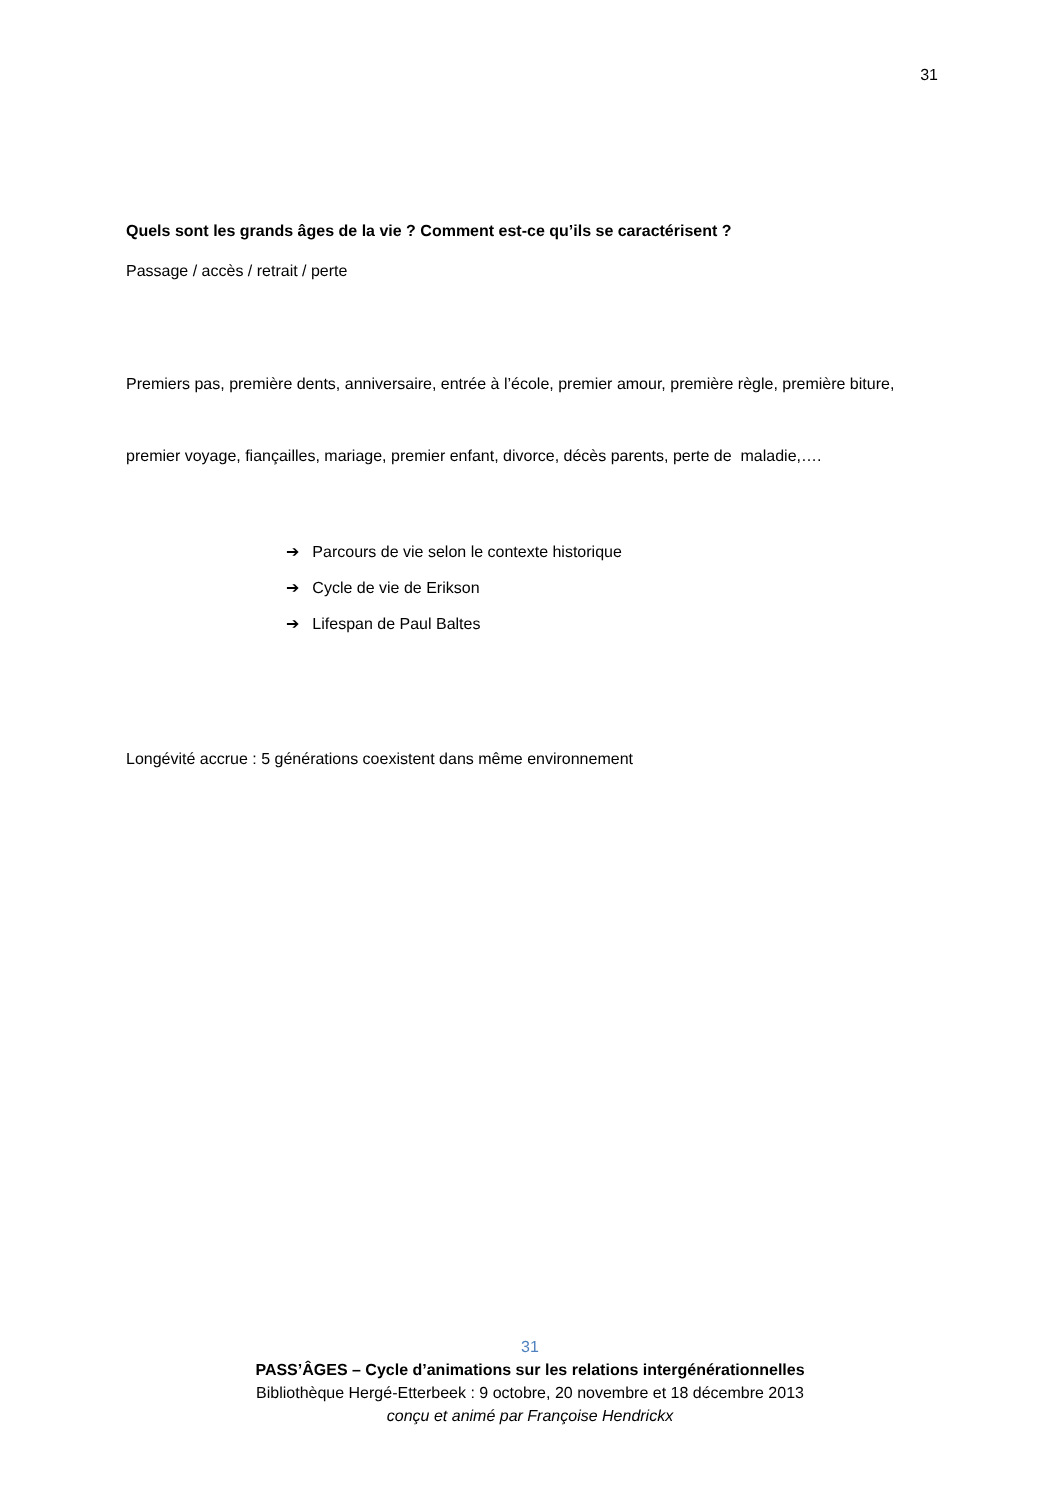31
Quels sont les grands âges de la vie ? Comment est-ce qu’ils se caractérisent ?
Passage / accès / retrait / perte
Premiers pas, première dents, anniversaire, entrée à l’école, premier amour, première règle, première biture, premier voyage, fiançailles, mariage, premier enfant, divorce, décès parents, perte de maladie,….
➔ Parcours de vie selon le contexte historique
➔ Cycle de vie de Erikson
➔ Lifespan de Paul Baltes
Longévité accrue : 5 générations coexistent dans même environnement
31
PASS’ÂGES – Cycle d’animations sur les relations intergénérationnelles
Bibliothèque Hergé-Etterbeek : 9 octobre, 20 novembre et 18 décembre 2013
conçu et animé par Françoise Hendrickx